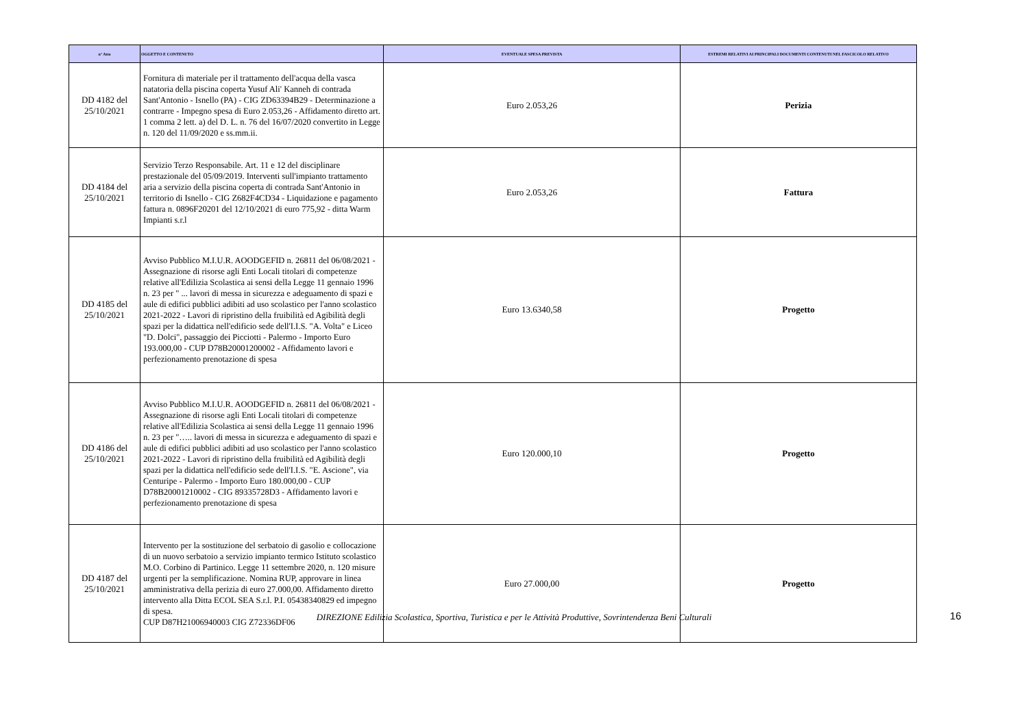| n° Atto | OGGETTO E CONTENUTO | EVENTUALE SPESA PREVISTA | ESTREMI RELATIVI AI PRINCIPALI DOCUMENTI CONTENUTI NEL FASCICOLO RELATIVO |
| --- | --- | --- | --- |
| DD 4182 del 25/10/2021 | Fornitura di materiale per il trattamento dell'acqua della vasca natatoria della piscina coperta Yusuf Ali' Kanneh di contrada Sant'Antonio - Isnello (PA) - CIG ZD63394B29 - Determinazione a contrarre - Impegno spesa di Euro 2.053,26 - Affidamento diretto art. 1 comma 2 lett. a) del D. L. n. 76 del 16/07/2020 convertito in Legge n. 120 del 11/09/2020 e ss.mm.ii. | Euro 2.053,26 | Perizia |
| DD 4184 del 25/10/2021 | Servizio Terzo Responsabile. Art. 11 e 12 del disciplinare prestazionale del 05/09/2019. Interventi sull'impianto trattamento aria a servizio della piscina coperta di contrada Sant'Antonio in territorio di Isnello - CIG Z682F4CD34 - Liquidazione e pagamento fattura n. 0896F20201 del 12/10/2021 di euro 775,92 - ditta Warm Impianti s.r.l | Euro 2.053,26 | Fattura |
| DD 4185 del 25/10/2021 | Avviso Pubblico M.I.U.R. AOODGEFID n. 26811 del 06/08/2021 - Assegnazione di risorse agli Enti Locali titolari di competenze relative all'Edilizia Scolastica ai sensi della Legge 11 gennaio 1996 n. 23 per " ... lavori di messa in sicurezza e adeguamento di spazi e aule di edifici pubblici adibiti ad uso scolastico per l'anno scolastico 2021-2022 - Lavori di ripristino della fruibilità ed Agibilità degli spazi per la didattica nell'edificio sede dell'I.I.S. "A. Volta" e Liceo "D. Dolci", passaggio dei Picciotti - Palermo - Importo Euro 193.000,00 - CUP D78B20001200002 - Affidamento lavori e perfezionamento prenotazione di spesa | Euro 13.6340,58 | Progetto |
| DD 4186 del 25/10/2021 | Avviso Pubblico M.I.U.R. AOODGEFID n. 26811 del 06/08/2021 - Assegnazione di risorse agli Enti Locali titolari di competenze relative all'Edilizia Scolastica ai sensi della Legge 11 gennaio 1996 n. 23 per "….. lavori di messa in sicurezza e adeguamento di spazi e aule di edifici pubblici adibiti ad uso scolastico per l'anno scolastico 2021-2022 - Lavori di ripristino della fruibilità ed Agibilità degli spazi per la didattica nell'edificio sede dell'I.I.S. "E. Ascione", via Centuripe - Palermo - Importo Euro 180.000,00 - CUP D78B20001210002 - CIG 89335728D3 - Affidamento lavori e perfezionamento prenotazione di spesa | Euro 120.000,10 | Progetto |
| DD 4187 del 25/10/2021 | Intervento per la sostituzione del serbatoio di gasolio e collocazione di un nuovo serbatoio a servizio impianto termico Istituto scolastico M.O. Corbino di Partinico. Legge 11 settembre 2020, n. 120 misure urgenti per la semplificazione. Nomina RUP, approvare in linea amministrativa della perizia di euro 27.000,00. Affidamento diretto intervento alla Ditta ECOL SEA S.r.l. P.I. 05438340829 ed impegno di spesa. CUP D87H21006940003 CIG Z72336DF06 | Euro 27.000,00 | Progetto |
DIREZIONE Edilizia Scolastica, Sportiva, Turistica e per le Attività Produttive, Sovrintendenza Beni Culturali 16